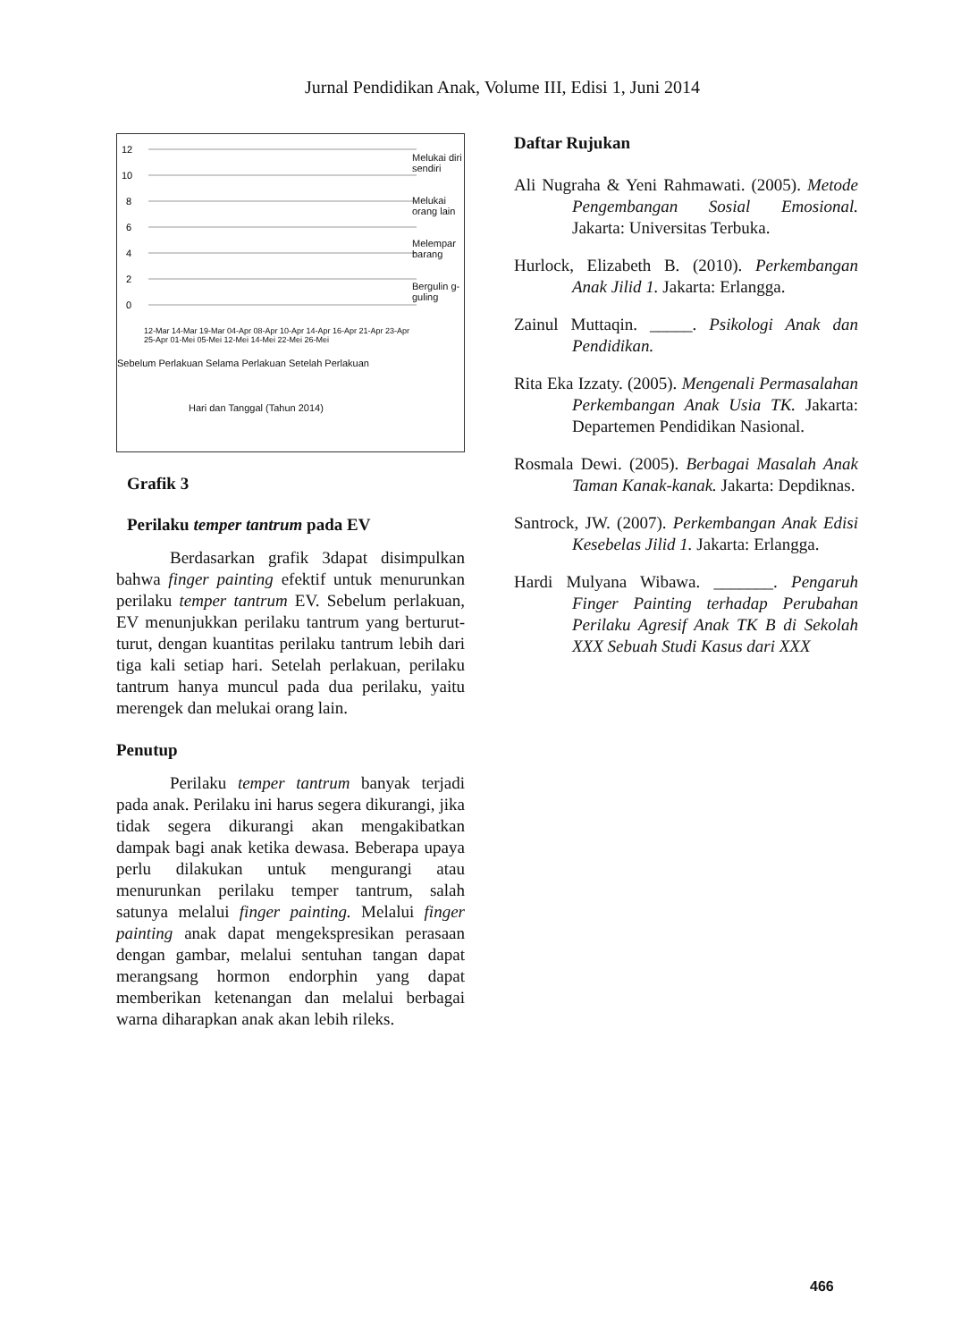Jurnal Pendidikan Anak, Volume III, Edisi 1, Juni 2014
12
10
8
6
4
2
0
Melukai diri sendiri
Melukai orang lain
Melempar barang
Bergulin g-guling
Sebelum Perlakuan Selama Perlakuan Setelah Perlakuan
12-Mar 14-Mar 19-Mar 04-Apr 08-Apr 10-Apr 14-Apr 16-Apr 21-Apr 23-Apr 25-Apr 01-Mei 05-Mei 12-Mei 14-Mei 22-Mei 26-Mei
Hari dan Tanggal (Tahun 2014)
Grafik 3
Perilaku temper tantrum pada EV
Berdasarkan grafik 3dapat disimpulkan bahwa finger painting efektif untuk menurunkan perilaku temper tantrum EV. Sebelum perlakuan, EV menunjukkan perilaku tantrum yang berturut-turut, dengan kuantitas perilaku tantrum lebih dari tiga kali setiap hari. Setelah perlakuan, perilaku tantrum hanya muncul pada dua perilaku, yaitu merengek dan melukai orang lain.
Penutup
Perilaku temper tantrum banyak terjadi pada anak. Perilaku ini harus segera dikurangi, jika tidak segera dikurangi akan mengakibatkan dampak bagi anak ketika dewasa. Beberapa upaya perlu dilakukan untuk mengurangi atau menurunkan perilaku temper tantrum, salah satunya melalui finger painting. Melalui finger painting anak dapat mengekspresikan perasaan dengan gambar, melalui sentuhan tangan dapat merangsang hormon endorphin yang dapat memberikan ketenangan dan melalui berbagai warna diharapkan anak akan lebih rileks.
Daftar Rujukan
Ali Nugraha & Yeni Rahmawati. (2005). Metode Pengembangan Sosial Emosional. Jakarta: Universitas Terbuka.
Hurlock, Elizabeth B. (2010). Perkembangan Anak Jilid 1. Jakarta: Erlangga.
Zainul Muttaqin. _____. Psikologi Anak dan Pendidikan.
Rita Eka Izzaty. (2005). Mengenali Permasalahan Perkembangan Anak Usia TK. Jakarta: Departemen Pendidikan Nasional.
Rosmala Dewi. (2005). Berbagai Masalah Anak Taman Kanak-kanak. Jakarta: Depdiknas.
Santrock, JW. (2007). Perkembangan Anak Edisi Kesebelas Jilid 1. Jakarta: Erlangga.
Hardi Mulyana Wibawa. _______. Pengaruh Finger Painting terhadap Perubahan Perilaku Agresif Anak TK B di Sekolah XXX Sebuah Studi Kasus dari XXX
466